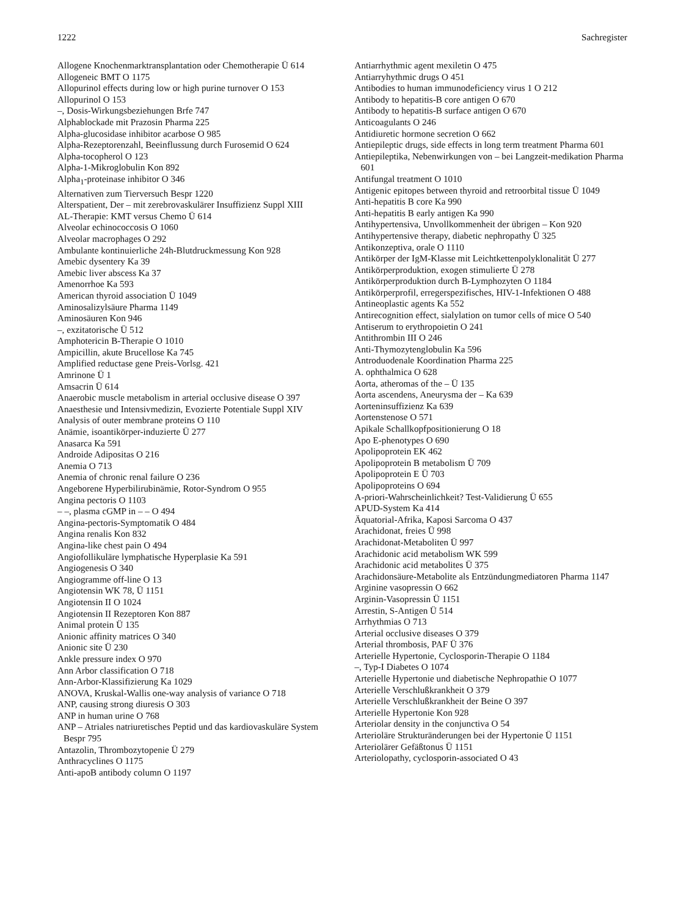1222 Sachregister
Allogene Knochenmarktransplantation oder Chemotherapie Ü 614
Allogeneic BMT O 1175
Allopurinol effects during low or high purine turnover O 153
Allopurinol O 153
–, Dosis-Wirkungsbeziehungen Brfe 747
Alphablockade mit Prazosin Pharma 225
Alpha-glucosidase inhibitor acarbose O 985
Alpha-Rezeptorenzahl, Beeinflussung durch Furosemid O 624
Alpha-tocopherol O 123
Alpha-1-Mikroglobulin Kon 892
Alpha<sub>1</sub>-proteinase inhibitor O 346
Alternativen zum Tierversuch Bespr 1220
Alterspatient, Der – mit zerebrovaskulärer Insuffizienz Suppl XIII
AL-Therapie: KMT versus Chemo Ü 614
Alveolar echinococcosis O 1060
Alveolar macrophages O 292
Ambulante kontinuierliche 24h-Blutdruckmessung Kon 928
Amebic dysentery Ka 39
Amebic liver abscess Ka 37
Amenorrhoe Ka 593
American thyroid association Ü 1049
Aminosalizylsäure Pharma 1149
Aminosäuren Kon 946
–, exzitatorische Ü 512
Amphotericin B-Therapie O 1010
Ampicillin, akute Brucellose Ka 745
Amplified reductase gene Preis-Vorlsg. 421
Amrinone Ü 1
Amsacrin Ü 614
Anaerobic muscle metabolism in arterial occlusive disease O 397
Anaesthesie und Intensivmedizin, Evozierte Potentiale Suppl XIV
Analysis of outer membrane proteins O 110
Anämie, isoantikörper-induzierte Ü 277
Anasarca Ka 591
Androide Adipositas O 216
Anemia O 713
Anemia of chronic renal failure O 236
Angeborene Hyperbilirubinämie, Rotor-Syndrom O 955
Angina pectoris O 1103
– –, plasma cGMP in – – O 494
Angina-pectoris-Symptomatik O 484
Angina renalis Kon 832
Angina-like chest pain O 494
Angiofollikuläre lymphatische Hyperplasie Ka 591
Angiogenesis O 340
Angiogramme off-line O 13
Angiotensin WK 78, Ü 1151
Angiotensin II O 1024
Angiotensin II Rezeptoren Kon 887
Animal protein Ü 135
Anionic affinity matrices O 340
Anionic site Ü 230
Ankle pressure index O 970
Ann Arbor classification O 718
Ann-Arbor-Klassifizierung Ka 1029
ANOVA, Kruskal-Wallis one-way analysis of variance O 718
ANP, causing strong diuresis O 303
ANP in human urine O 768
ANP – Atriales natriuretisches Peptid und das kardiovaskuläre System Bespr 795
Antazolin, Thrombozytopenie Ü 279
Anthracyclines O 1175
Anti-apoB antibody column O 1197
Antiarrhythmic agent mexiletin O 475
Antiarryhythmic drugs O 451
Antibodies to human immunodeficiency virus 1 O 212
Antibody to hepatitis-B core antigen O 670
Antibody to hepatitis-B surface antigen O 670
Anticoagulants O 246
Antidiuretic hormone secretion O 662
Antiepileptic drugs, side effects in long term treatment Pharma 601
Antiepileptika, Nebenwirkungen von – bei Langzeit-medikation Pharma 601
Antifungal treatment O 1010
Antigenic epitopes between thyroid and retroorbital tissue Ü 1049
Anti-hepatitis B core Ka 990
Anti-hepatitis B early antigen Ka 990
Antihypertensiva, Unvollkommenheit der übrigen – Kon 920
Antihypertensive therapy, diabetic nephropathy Ü 325
Antikonzeptiva, orale O 1110
Antikörper der IgM-Klasse mit Leichtkettenpolyklonalität Ü 277
Antikörperproduktion, exogen stimulierte Ü 278
Antikörperproduktion durch B-Lymphozyten O 1184
Antikörperprofil, erregerspezifisches, HIV-1-Infektionen O 488
Antineoplastic agents Ka 552
Antirecognition effect, sialylation on tumor cells of mice O 540
Antiserum to erythropoietin O 241
Antithrombin III O 246
Anti-Thymozytenglobulin Ka 596
Antroduodenale Koordination Pharma 225
A. ophthalmica O 628
Aorta, atheromas of the – Ü 135
Aorta ascendens, Aneurysma der – Ka 639
Aorteninsuffizienz Ka 639
Aortenstenose O 571
Apikale Schallkopfpositionierung O 18
Apo E-phenotypes O 690
Apolipoprotein EK 462
Apolipoprotein B metabolism Ü 709
Apolipoprotein E Ü 703
Apolipoproteins O 694
A-priori-Wahrscheinlichkeit? Test-Validierung Ü 655
APUD-System Ka 414
Äquatorial-Afrika, Kaposi Sarcoma O 437
Arachidonat, freies Ü 998
Arachidonat-Metaboliten Ü 997
Arachidonic acid metabolism WK 599
Arachidonic acid metabolites Ü 375
Arachidonsäure-Metabolite als Entzündungmediatoren Pharma 1147
Arginine vasopressin O 662
Arginin-Vasopressin Ü 1151
Arrestin, S-Antigen Ü 514
Arrhythmias O 713
Arterial occlusive diseases O 379
Arterial thrombosis, PAF Ü 376
Arterielle Hypertonie, Cyclosporin-Therapie O 1184
–, Typ-I Diabetes O 1074
Arterielle Hypertonie und diabetische Nephropathie O 1077
Arterielle Verschlußkrankheit O 379
Arterielle Verschlußkrankheit der Beine O 397
Arterielle Hypertonie Kon 928
Arteriolar density in the conjunctiva O 54
Arterioläre Strukturänderungen bei der Hypertonie Ü 1151
Arteriolärer Gefäßtonus Ü 1151
Arteriolopathy, cyclosporin-associated O 43